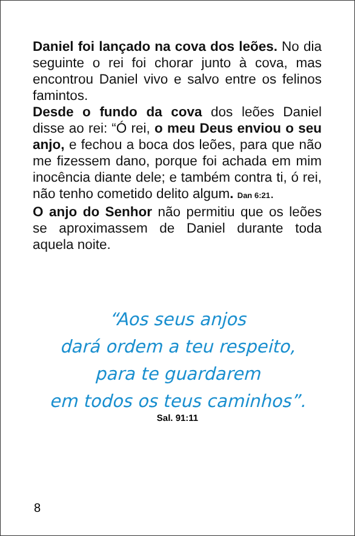Daniel foi lançado na cova dos leões. No dia seguinte o rei foi chorar junto à cova, mas encontrou Daniel vivo e salvo entre os felinos famintos.
Desde o fundo da cova dos leões Daniel disse ao rei: “Ó rei, o meu Deus enviou o seu anjo, e fechou a boca dos leões, para que não me fizessem dano, porque foi achada em mim inocência diante dele; e também contra ti, ó rei, não tenho cometido delito algum. Dan 6:21.
O anjo do Senhor não permitiu que os leões se aproximassem de Daniel durante toda aquela noite.
“Aos seus anjos
dará ordem a teu respeito,
para te guardarem
em todos os teus caminhos”.
Sal. 91:11
8